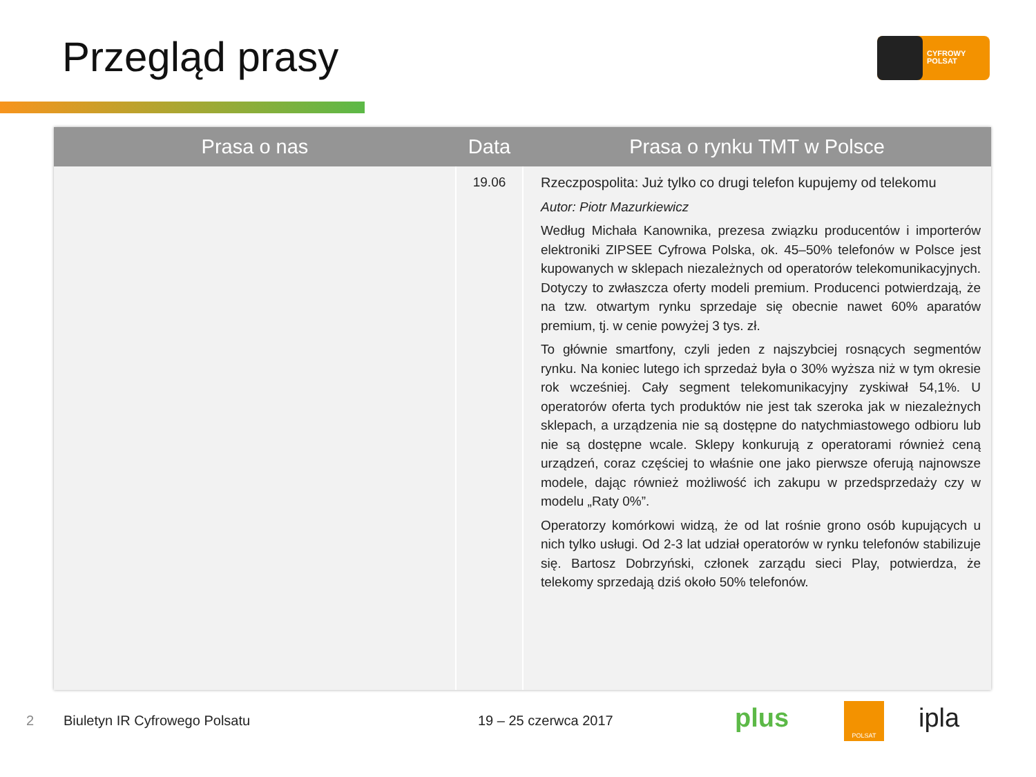Przegląd prasy
CYFROWY
POLSAT
| Prasa o nas | Data | Prasa o rynku TMT w Polsce |
| --- | --- | --- |
| | 19.06 | Rzeczpospolita: Już tylko co drugi telefon kupujemy od telekomu Autor: Piotr Mazurkiewicz Według Michała Kanownika, prezesa związku producentów i importerów elektroniki ZIPSEE Cyfrowa Polska, ok. 45–50% telefonów w Polsce jest kupowanych w sklepach niezależnych od operatorów telekomunikacyjnych. Dotyczy to zwłaszcza oferty modeli premium. Producenci potwierdzają, że na tzw. otwartym rynku sprzedaje się obecnie nawet 60% aparatów premium, tj. w cenie powyżej 3 tys. zł. To głównie smartfony, czyli jeden z najszybciej rosnących segmentów rynku. Na koniec lutego ich sprzedaż była o 30% wyższa niż w tym okresie rok wcześniej. Cały segment telekomunikacyjny zyskiwał 54,1%. U operatorów oferta tych produktów nie jest tak szeroka jak w niezależnych sklepach, a urządzenia nie są dostępne do natychmiastowego odbioru lub nie są dostępne wcale. Sklepy konkurują z operatorami również ceną urządzeń, coraz częściej to właśnie one jako pierwsze oferują najnowsze modele, dając również możliwość ich zakupu w przedsprzedaży czy w modelu „Raty 0%”. Operatorzy komórkowi widzą, że od lat rośnie grono osób kupujących u nich tylko usługi. Od 2-3 lat udział operatorów w rynku telefonów stabilizuje się. Bartosz Dobrzyński, członek zarządu sieci Play, potwierdza, że telekomy sprzedają dziś około 50% telefonów. |
2 Biuletyn IR Cyfrowego Polsatu 19 – 25 czerwca 2017 plus POLSAT ipla